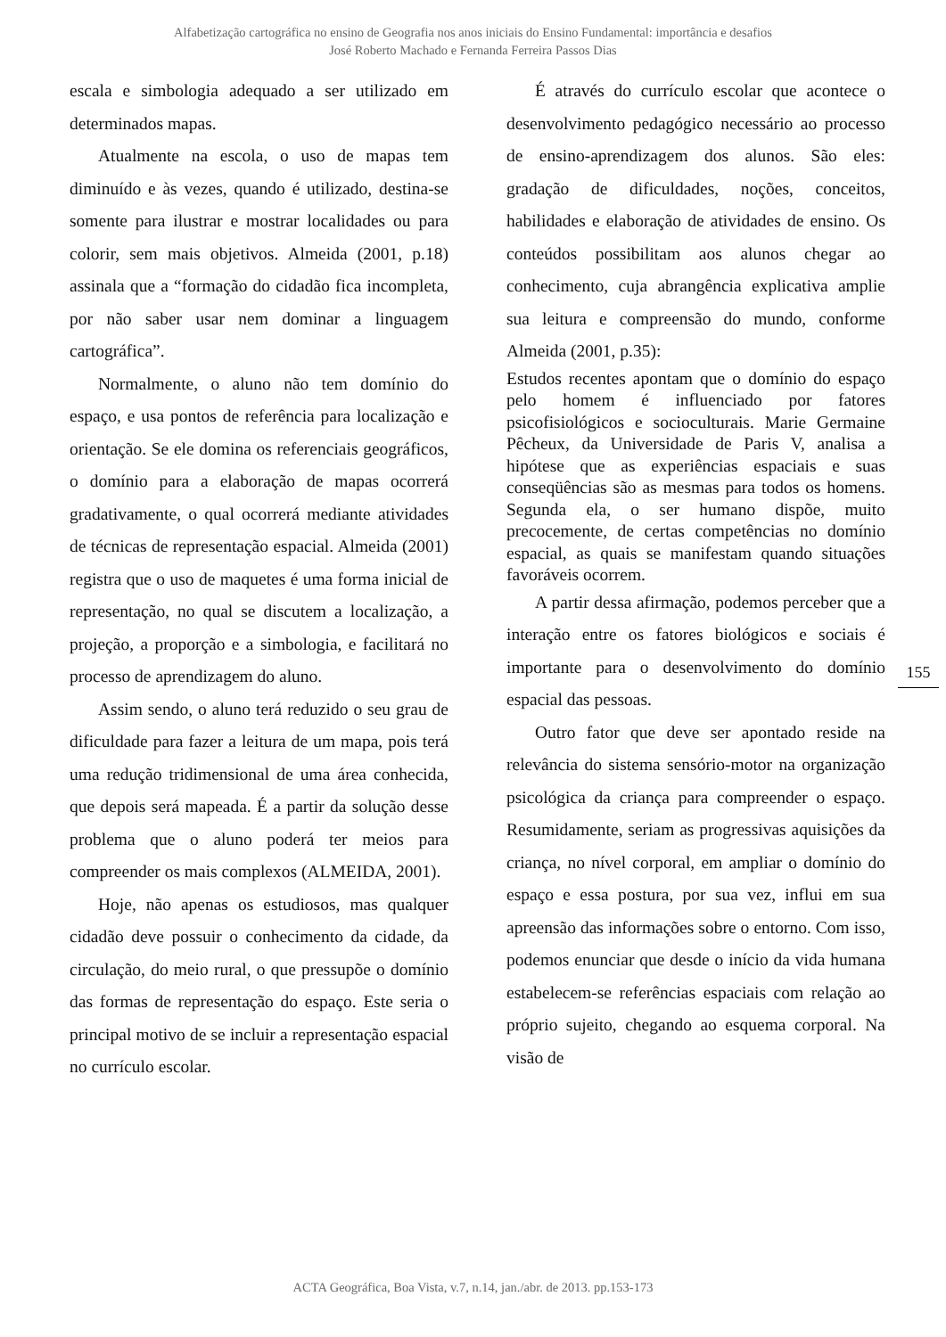Alfabetização cartográfica no ensino de Geografia nos anos iniciais do Ensino Fundamental: importância e desafios
José Roberto Machado e Fernanda Ferreira Passos Dias
escala e simbologia adequado a ser utilizado em determinados mapas.
Atualmente na escola, o uso de mapas tem diminuído e às vezes, quando é utilizado, destina-se somente para ilustrar e mostrar localidades ou para colorir, sem mais objetivos. Almeida (2001, p.18) assinala que a “formação do cidadão fica incompleta, por não saber usar nem dominar a linguagem cartográfica”.
Normalmente, o aluno não tem domínio do espaço, e usa pontos de referência para localização e orientação. Se ele domina os referenciais geográficos, o domínio para a elaboração de mapas ocorrerá gradativamente, o qual ocorrerá mediante atividades de técnicas de representação espacial. Almeida (2001) registra que o uso de maquetes é uma forma inicial de representação, no qual se discutem a localização, a projeção, a proporção e a simbologia, e facilitará no processo de aprendizagem do aluno.
Assim sendo, o aluno terá reduzido o seu grau de dificuldade para fazer a leitura de um mapa, pois terá uma redução tridimensional de uma área conhecida, que depois será mapeada. É a partir da solução desse problema que o aluno poderá ter meios para compreender os mais complexos (ALMEIDA, 2001).
Hoje, não apenas os estudiosos, mas qualquer cidadão deve possuir o conhecimento da cidade, da circulação, do meio rural, o que pressupõe o domínio das formas de representação do espaço. Este seria o principal motivo de se incluir a representação espacial no currículo escolar.
É através do currículo escolar que acontece o desenvolvimento pedagógico necessário ao processo de ensino-aprendizagem dos alunos. São eles: gradação de dificuldades, noções, conceitos, habilidades e elaboração de atividades de ensino. Os conteúdos possibilitam aos alunos chegar ao conhecimento, cuja abrangência explicativa amplie sua leitura e compreensão do mundo, conforme Almeida (2001, p.35):
Estudos recentes apontam que o domínio do espaço pelo homem é influenciado por fatores psicofisiológicos e socioculturais. Marie Germaine Pêcheux, da Universidade de Paris V, analisa a hipótese que as experiências espaciais e suas conseqüências são as mesmas para todos os homens. Segunda ela, o ser humano dispõe, muito precocemente, de certas competências no domínio espacial, as quais se manifestam quando situações favoráveis ocorrem.
A partir dessa afirmação, podemos perceber que a interação entre os fatores biológicos e sociais é importante para o desenvolvimento do domínio espacial das pessoas.
Outro fator que deve ser apontado reside na relevância do sistema sensório-motor na organização psicológica da criança para compreender o espaço. Resumidamente, seriam as progressivas aquisições da criança, no nível corporal, em ampliar o domínio do espaço e essa postura, por sua vez, influi em sua apreensão das informações sobre o entorno. Com isso, podemos enunciar que desde o início da vida humana estabelecem-se referências espaciais com relação ao próprio sujeito, chegando ao esquema corporal. Na visão de
155
ACTA Geográfica, Boa Vista, v.7, n.14, jan./abr. de 2013. pp.153-173